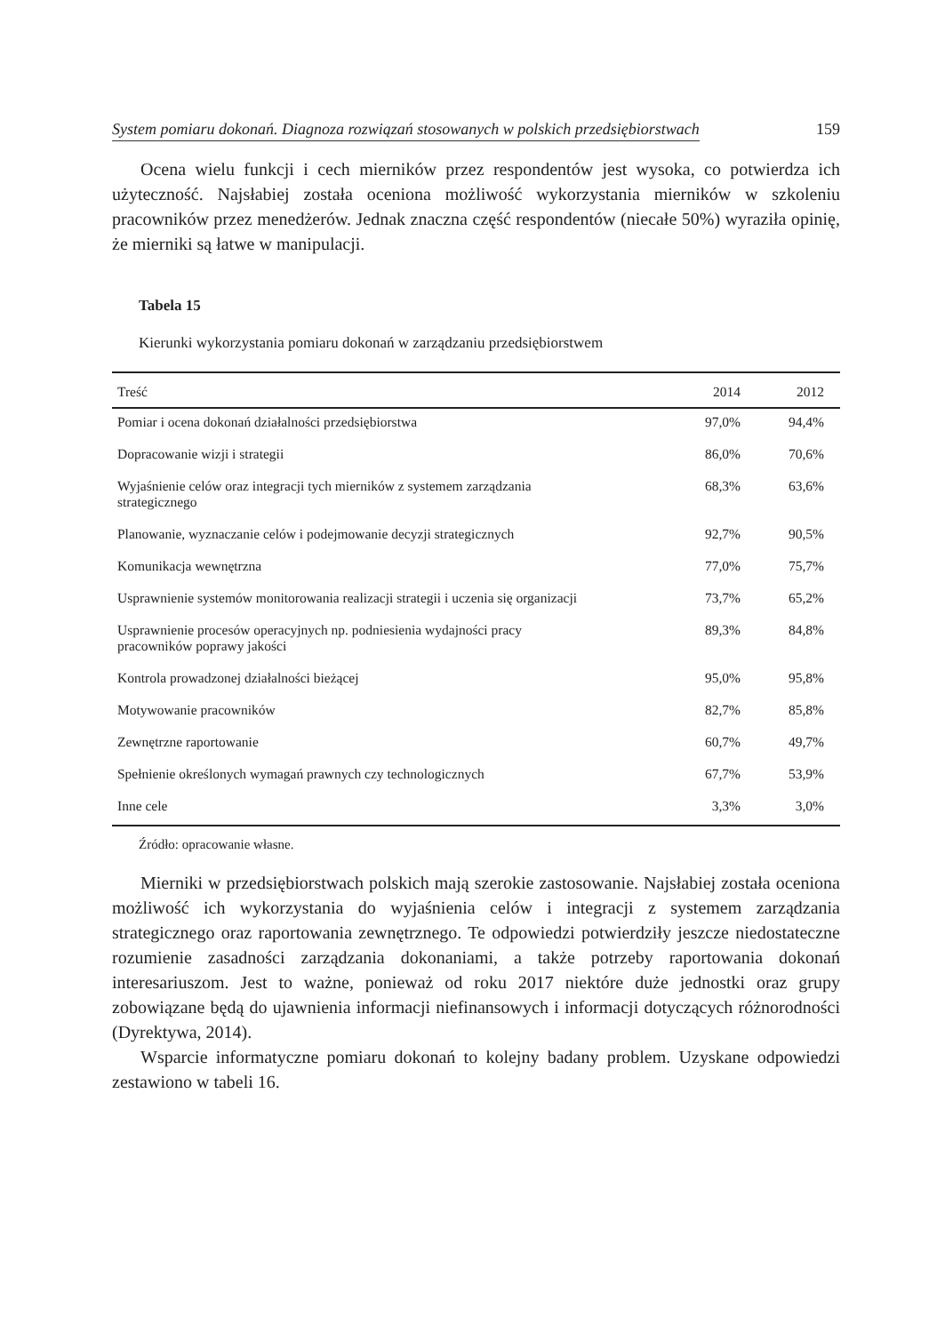System pomiaru dokonań. Diagnoza rozwiązań stosowanych w polskich przedsiębiorstwach 159
Ocena wielu funkcji i cech mierników przez respondentów jest wysoka, co potwierdza ich użyteczność. Najsłabiej została oceniona możliwość wykorzystania mierników w szkoleniu pracowników przez menedżerów. Jednak znaczna część respondentów (niecałe 50%) wyraziła opinię, że mierniki są łatwe w manipulacji.
Tabela 15
Kierunki wykorzystania pomiaru dokonań w zarządzaniu przedsiębiorstwem
| Treść | 2014 | 2012 |
| --- | --- | --- |
| Pomiar i ocena dokonań działalności przedsiębiorstwa | 97,0% | 94,4% |
| Dopracowanie wizji i strategii | 86,0% | 70,6% |
| Wyjaśnienie celów oraz integracji tych mierników z systemem zarządzania strategicznego | 68,3% | 63,6% |
| Planowanie, wyznaczanie celów i podejmowanie decyzji strategicznych | 92,7% | 90,5% |
| Komunikacja wewnętrzna | 77,0% | 75,7% |
| Usprawnienie systemów monitorowania realizacji strategii i uczenia się organizacji | 73,7% | 65,2% |
| Usprawnienie procesów operacyjnych np. podniesienia wydajności pracy pracowników poprawy jakości | 89,3% | 84,8% |
| Kontrola prowadzonej działalności bieżącej | 95,0% | 95,8% |
| Motywowanie pracowników | 82,7% | 85,8% |
| Zewnętrzne raportowanie | 60,7% | 49,7% |
| Spełnienie określonych wymagań prawnych czy technologicznych | 67,7% | 53,9% |
| Inne cele | 3,3% | 3,0% |
Źródło: opracowanie własne.
Mierniki w przedsiębiorstwach polskich mają szerokie zastosowanie. Najsłabiej została oceniona możliwość ich wykorzystania do wyjaśnienia celów i integracji z systemem zarządzania strategicznego oraz raportowania zewnętrznego. Te odpowiedzi potwierdziły jeszcze niedostateczne rozumienie zasadności zarządzania dokonaniami, a także potrzeby raportowania dokonań interesariuszom. Jest to ważne, ponieważ od roku 2017 niektóre duże jednostki oraz grupy zobowiązane będą do ujawnienia informacji niefinansowych i informacji dotyczących różnorodności (Dyrektywa, 2014).
Wsparcie informatyczne pomiaru dokonań to kolejny badany problem. Uzyskane odpowiedzi zestawiono w tabeli 16.